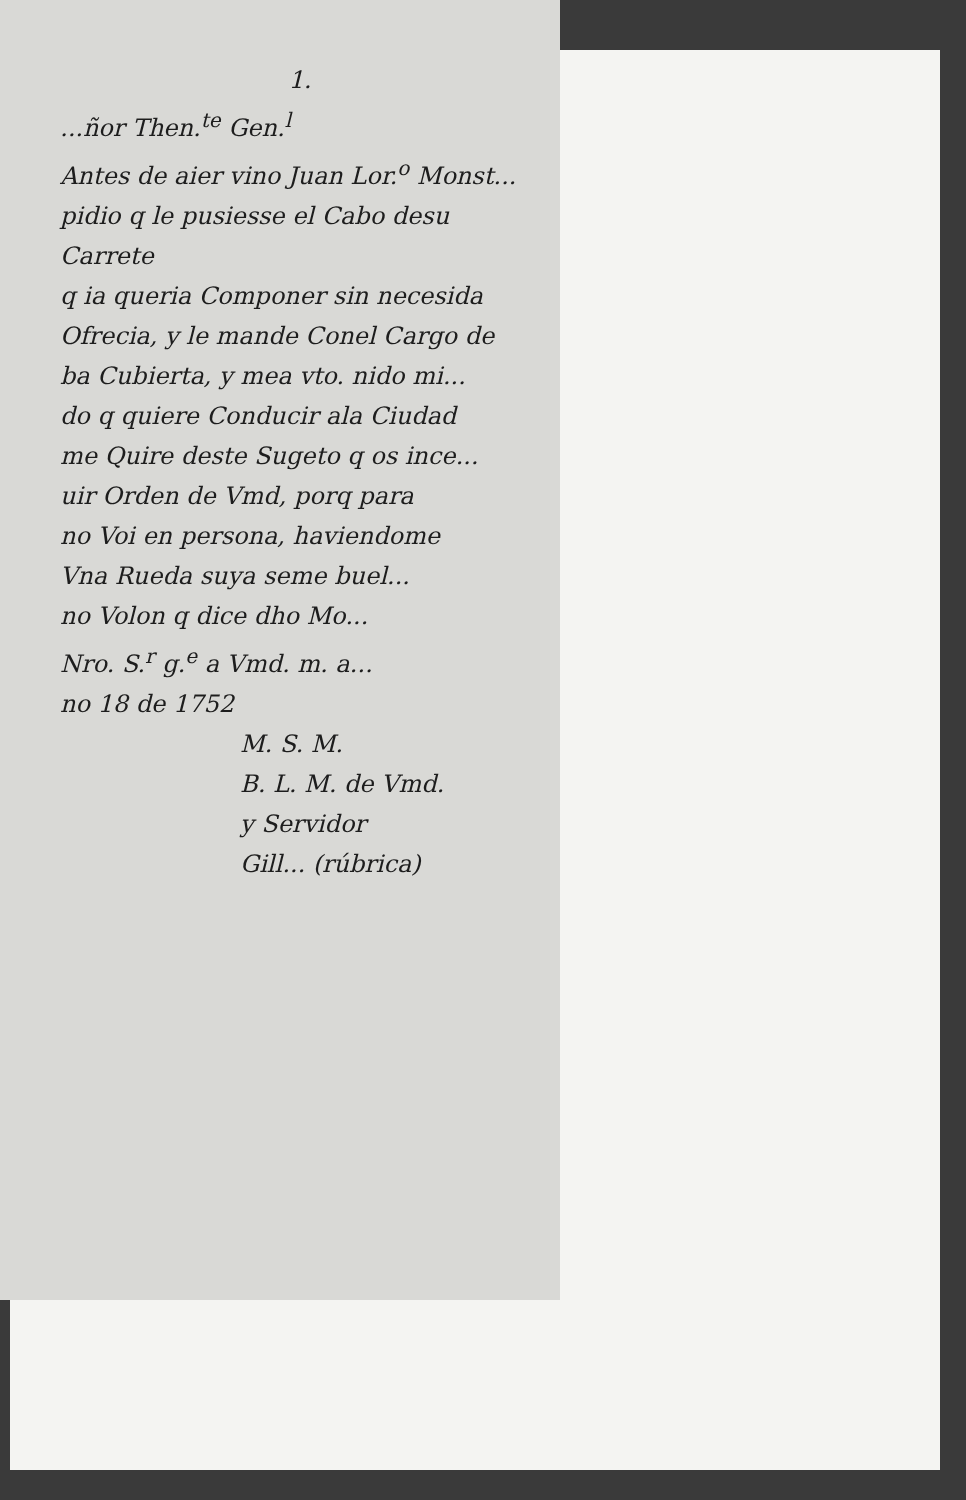1.
...ñor Then.<sup>te</sup> Gen.<sup>l</sup>
Antes de aier vino Juan Lor.<sup>o</sup> Monst...
pidio q le pusiesse el Cabo desu Carrete
q ia queria Componer sin necesida
Ofrecia, y le mande Conel Cargo de
ba Cubierta, y mea vto. nido mi...
do q quiere Conducir ala Ciudad
me Quire deste Sugeto q os ince...
uir Orden de Vmd, porq para
no Voi en persona, haviendome
Vna Rueda suya seme buel...
no Volon q dice dho Mo...
Nro. S.<sup>r</sup> g.<sup>e</sup> a Vmd. m. a...
no 18 de 1752
M. S. M.
B. L. M. de Vmd.
y Servidor
Gill... (rúbrica)